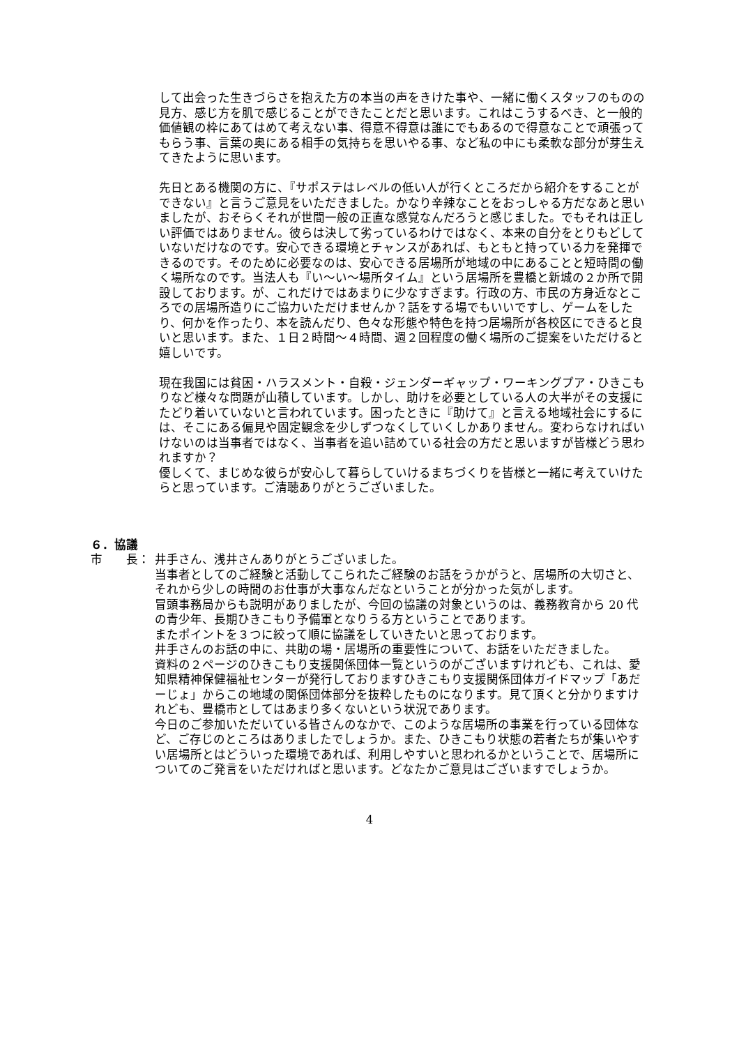して出会った生きづらさを抱えた方の本当の声をきけた事や、一緒に働くスタッフのものの見方、感じ方を肌で感じることができたことだと思います。これはこうするべき、と一般的価値観の枠にあてはめて考えない事、得意不得意は誰にでもあるので得意なことで頑張ってもらう事、言葉の奥にある相手の気持ちを思いやる事、など私の中にも柔軟な部分が芽生えてきたように思います。
先日とある機関の方に、『サポステはレベルの低い人が行くところだから紹介をすることができない』と言うご意見をいただきました。かなり辛辣なことをおっしゃる方だなあと思いましたが、おそらくそれが世間一般の正直な感覚なんだろうと感じました。でもそれは正しい評価ではありません。彼らは決して劣っているわけではなく、本来の自分をとりもどしていないだけなのです。安心できる環境とチャンスがあれば、もともと持っている力を発揮できるのです。そのために必要なのは、安心できる居場所が地域の中にあることと短時間の働く場所なのです。当法人も『い～い～場所タイム』という居場所を豊橋と新城の２か所で開設しております。が、これだけではあまりに少なすぎます。行政の方、市民の方身近なところでの居場所造りにご協力いただけませんか？話をする場でもいいですし、ゲームをしたり、何かを作ったり、本を読んだり、色々な形態や特色を持つ居場所が各校区にできると良いと思います。また、１日２時間～４時間、週２回程度の働く場所のご提案をいただけると嬉しいです。
現在我国には貧困・ハラスメント・自殺・ジェンダーギャップ・ワーキングプア・ひきこもりなど様々な問題が山積しています。しかし、助けを必要としている人の大半がその支援にたどり着いていないと言われています。困ったときに『助けて』と言える地域社会にするには、そこにある偏見や固定観念を少しずつなくしていくしかありません。変わらなければいけないのは当事者ではなく、当事者を追い詰めている社会の方だと思いますが皆様どう思われますか？
優しくて、まじめな彼らが安心して暮らしていけるまちづくりを皆様と一緒に考えていけたらと思っています。ご清聴ありがとうございました。
６．協議
市　　長： 井手さん、浅井さんありがとうございました。
当事者としてのご経験と活動してこられたご経験のお話をうかがうと、居場所の大切さと、それから少しの時間のお仕事が大事なんだなということが分かった気がします。
冒頭事務局からも説明がありましたが、今回の協議の対象というのは、義務教育から 20 代の青少年、長期ひきこもり予備軍となりうる方ということであります。
またポイントを３つに絞って順に協議をしていきたいと思っております。
井手さんのお話の中に、共助の場・居場所の重要性について、お話をいただきました。
資料の２ページのひきこもり支援関係団体一覧というのがございますけれども、これは、愛知県精神保健福祉センターが発行しておりますひきこもり支援関係団体ガイドマップ「あだーじょ」からこの地域の関係団体部分を抜粋したものになります。見て頂くと分かりますけれども、豊橋市としてはあまり多くないという状況であります。
今日のご参加いただいている皆さんのなかで、このような居場所の事業を行っている団体など、ご存じのところはありましたでしょうか。また、ひきこもり状態の若者たちが集いやすい居場所とはどういった環境であれば、利用しやすいと思われるかということで、居場所についてのご発言をいただければと思います。どなたかご意見はございますでしょうか。
4